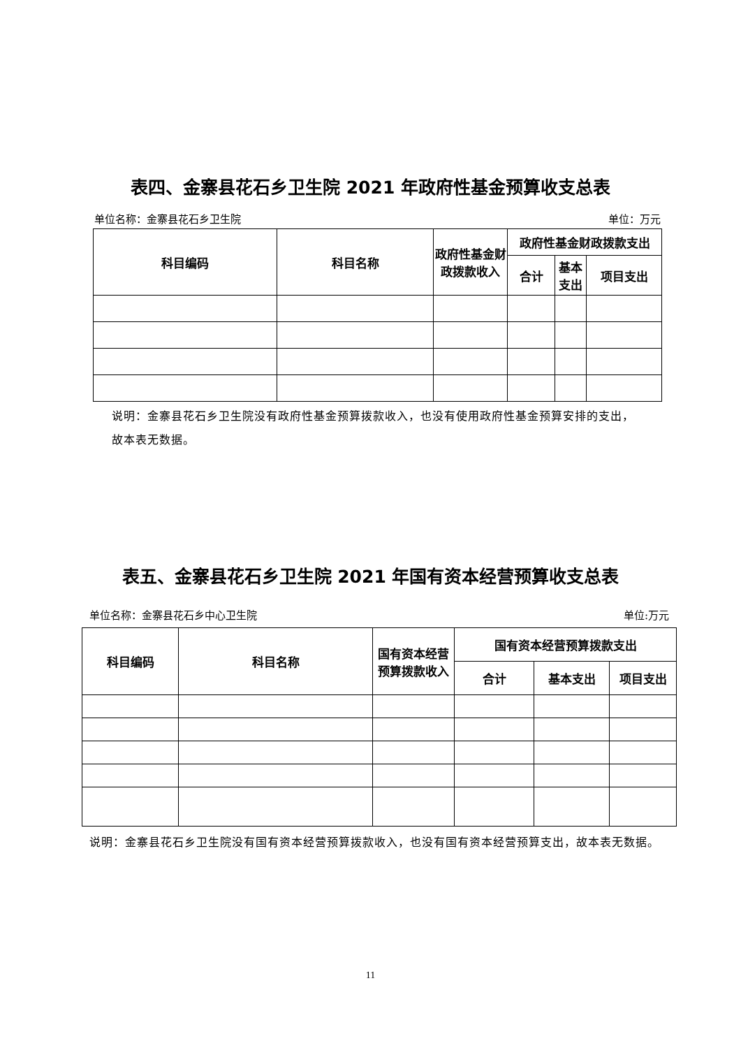表四、金寨县花石乡卫生院 2021 年政府性基金预算收支总表
单位名称：金寨县花石乡卫生院 单位：万元
| 科目编码 | 科目名称 | 政府性基金财政拨款收入 | 政府性基金财政拨款支出 | | |
| --- | --- | --- | --- | --- | --- |
| | | | 合计 | 基本支出 | 项目支出 |
说明：金寨县花石乡卫生院没有政府性基金预算拨款收入，也没有使用政府性基金预算安排的支出，故本表无数据。
表五、金寨县花石乡卫生院 2021 年国有资本经营预算收支总表
单位名称：金寨县花石乡中心卫生院 单位:万元
| 科目编码 | 科目名称 | 国有资本经营预算拨款收入 | 国有资本经营预算拨款支出 | | |
| --- | --- | --- | --- | --- | --- |
| | | | 合计 | 基本支出 | 项目支出 |
说明：金寨县花石乡卫生院没有国有资本经营预算拨款收入，也没有国有资本经营预算支出，故本表无数据。
11